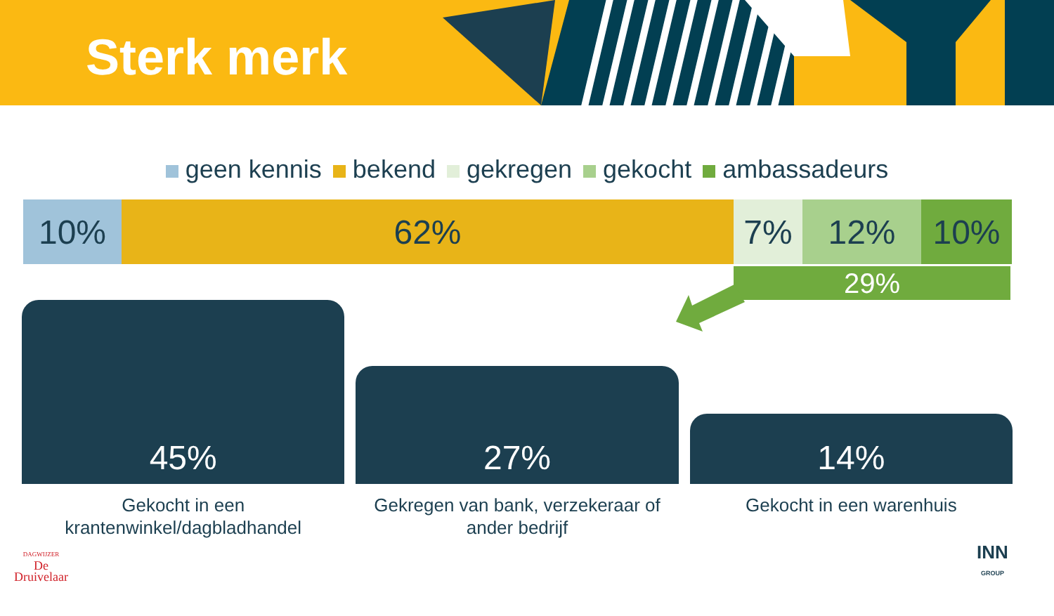Sterk merk
geen kennis bekend gekregen gekocht ambassadeurs
10% 62% 7% 12% 10%
29%
45%
Gekocht in een
krantenwinkel/dagbladhandel
27%
Gekregen van bank, verzekeraar of
ander bedrijf
14%
Gekocht in een warenhuis
DAGWIJZER
De
Druivelaar
INN
GROUP